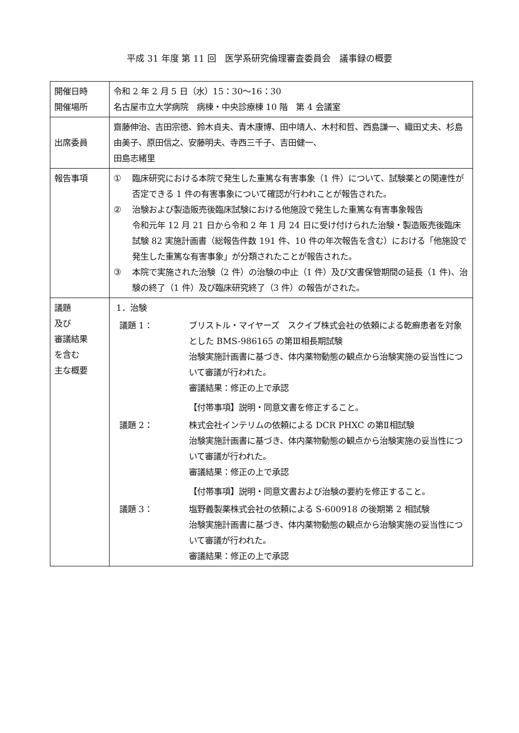平成 31 年度 第 11 回　医学系研究倫理審査委員会　議事録の概要
| 開催日時 開催場所 | 令和 2 年 2 月 5 日（水）15：30〜16：30 名古屋市立大学病院 病棟・中央診療棟 10 階 第 4 会議室 |
| 出席委員 | 齋藤伸治、吉田宗徳、鈴木貞夫、青木康博、田中靖人、木村和哲、西島謙一、織田丈夫、杉島由美子、原田信之、安藤明夫、寺西三千子、吉田健一、 田島志緒里 |
| 報告事項 | ① 臨床研究における本院で発生した重篤な有害事象（1 件）について、試験薬との関連性が否定できる 1 件の有害事象について確認が行われことが報告された。 ② 治験および製造販売後臨床試験における他施設で発生した重篤な有害事象報告 令和元年 12 月 21 日から令和 2 年 1 月 24 日に受け付けられた治験・製造販売後臨床試験 82 実施計画書（総報告件数 191 件、10 件の年次報告を含む）における「他施設で発生した重篤な有害事象」が分類されたことが報告された。 ③ 本院で実施された治験（2 件）の治験の中止（1 件）及び文書保管期間の延長（1 件)、治験の終了（1 件）及び臨床研究終了（3 件）の報告がされた。 |
| 議題 及び 審議結果 を含む 主な概要 | 1．治験 議題 1： ブリストル・マイヤーズ スクイブ株式会社の依頼による乾癬患者を対象とした BMS-986165 の第Ⅲ相長期試験 治験実施計画書に基づき、体内薬物動態の観点から治験実施の妥当性について審議が行われた。 審議結果：修正の上で承認 【付帯事項】説明・同意文書を修正すること。 議題 2： 株式会社インテリムの依頼による DCR PHXC の第Ⅱ相試験 治験実施計画書に基づき、体内薬物動態の観点から治験実施の妥当性について審議が行われた。 審議結果：修正の上で承認 【付帯事項】説明・同意文書および治験の要約を修正すること。 議題 3： 塩野義製薬株式会社の依頼による S-600918 の後期第 2 相試験 治験実施計画書に基づき、体内薬物動態の観点から治験実施の妥当性について審議が行われた。 審議結果：修正の上で承認 |